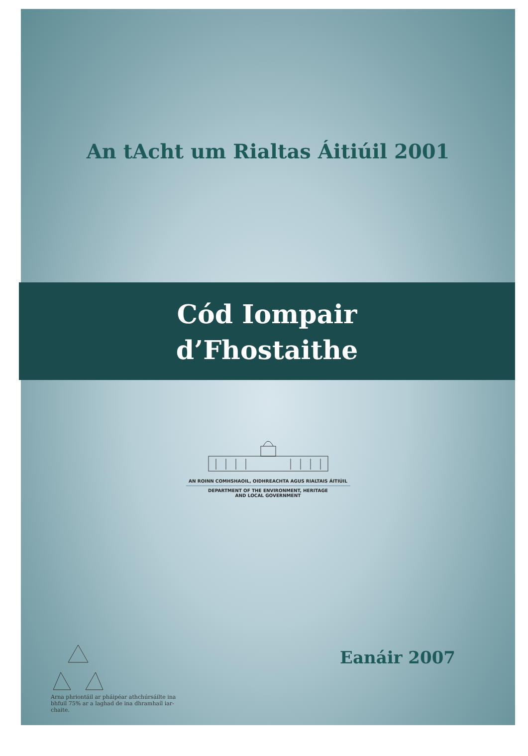An tAcht um Rialtas Áitiúil 2001
Cód Iompair
d’Fhostaithe
AN ROINN COMHSHAOIL, OIDHREACHTA AGUS RIALTAIS ÁITIÚIL
DEPARTMENT OF THE ENVIRONMENT, HERITAGE
AND LOCAL GOVERNMENT
Arna phriontáil ar pháipéar athchúrsáilte ina bhfuil 75% ar a laghad de ina dhramhaíl iar-chaite.
Eanáir 2007